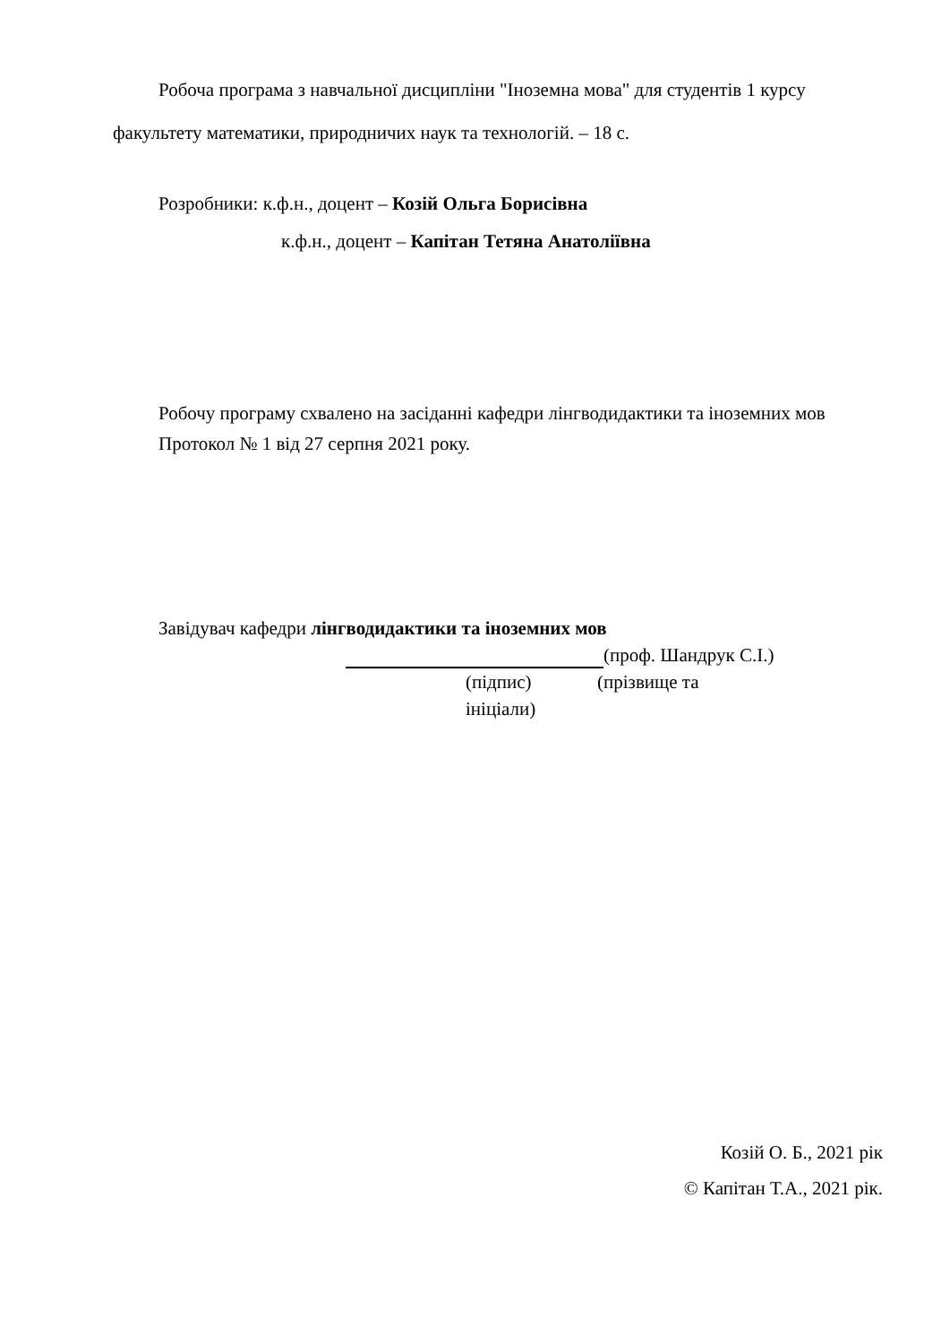Робоча програма з навчальної дисципліни "Іноземна мова" для студентів 1 курсу факультету математики, природничих наук та технологій. – 18 с.
Розробники: к.ф.н., доцент – Козій Ольга Борисівна
к.ф.н., доцент – Капітан Тетяна Анатоліївна
Робочу програму схвалено на засіданні кафедри лінгводидактики та іноземних мов
Протокол № 1 від 27 серпня 2021 року.
Завідувач кафедри лінгводидактики та іноземних мов
(проф. Шандрук С.І.)
(підпис) (прізвище та
ініціали)
Козій О. Б., 2021 рік
© Капітан Т.А., 2021 рік.